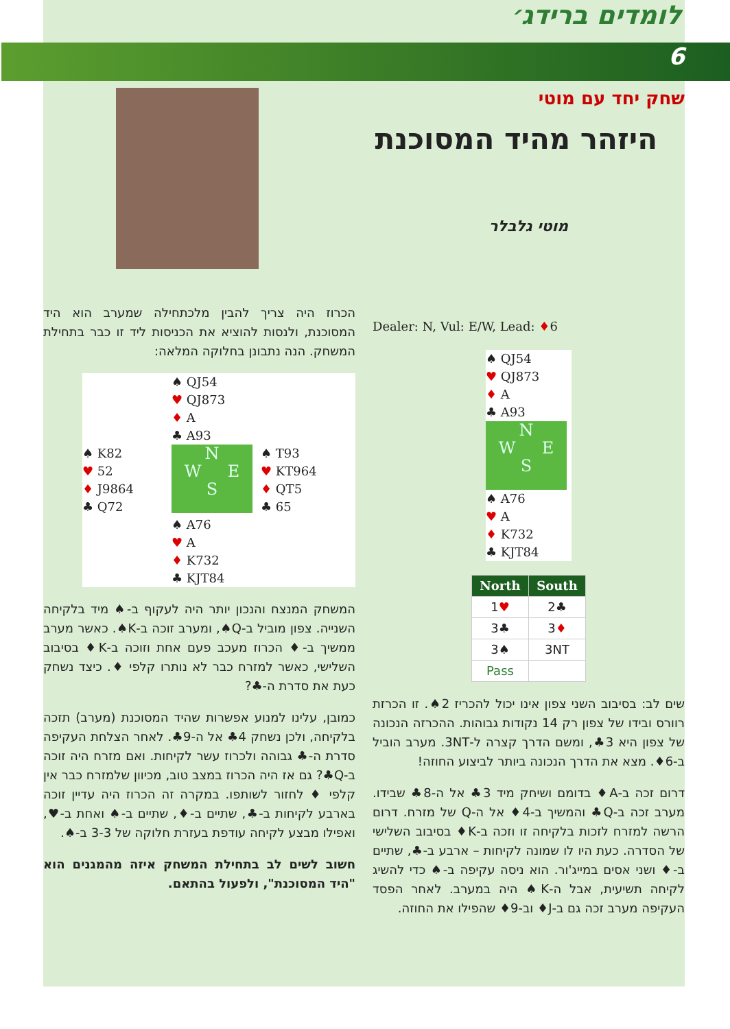לומדים ברידג׳
6
שחק יחד עם מוטי
היזהר מהיד המסוכנת
מוטי גלבלר
Dealer: N, Vul: E/W, Lead: ♦6
♠ QJ54
♥ QJ873
♦ A
♣ A93
N
W E
S
♠ A76
♥ A
♦ K732
♣ KJT84
| North | South |
| --- | --- |
| 1 ♥ | 2♣ |
| 3♣ | 3 ♦ |
| 3♠ | 3NT |
| Pass | |
שים לב: בסיבוב השני צפון אינו יכול להכריז 2♠. זו הכרזת רוורס ובידו של צפון רק 14 נקודות גבוהות. ההכרזה הנכונה של צפון היא 3♣, ומשם הדרך קצרה ל-3NT. מערב הוביל ב-6♦. מצא את הדרך הנכונה ביותר לביצוע החוזה!
דרום זכה ב-A♦ בדומם ושיחק מיד 3♣ אל ה-8♣ שבידו. מערב זכה ב-Q♣ והמשיך ב-4♦ אל ה-Q של מזרח. דרום הרשה למזרח לזכות בלקיחה זו וזכה ב-K♦ בסיבוב השלישי של הסדרה. כעת היו לו שמונה לקיחות – ארבע ב-♣, שתיים ב-♦ ושני אסים במייג'ור. הוא ניסה עקיפה ב-♠ כדי להשיג לקיחה תשיעית, אבל ה-K♠ היה במערב. לאחר הפסד העקיפה מערב זכה גם ב-J♦ וב-9♦ שהפילו את החוזה.
הכרוז היה צריך להבין מלכתחילה שמערב הוא היד המסוכנת, ולנסות להוציא את הכניסות ליד זו כבר בתחילת המשחק. הנה נתבונן בחלוקה המלאה:
♠ QJ54
♥ QJ873
♦ A
♣ A93
♠ K82
♥ 52
♦ J9864
♣ Q72
N
W E
S
♠ T93
♥ KT964
♦ QT5
♣ 65
♠ A76
♥ A
♦ K732
♣ KJT84
המשחק המנצח והנכון יותר היה לעקוף ב-♠ מיד בלקיחה השנייה. צפון מוביל ב-Q♠, ומערב זוכה ב-K♠. כאשר מערב ממשיך ב-♦ הכרוז מעכב פעם אחת וזוכה ב-K♦ בסיבוב השלישי, כאשר למזרח כבר לא נותרו קלפי ♦. כיצד נשחק כעת את סדרת ה-♣?
כמובן, עלינו למנוע אפשרות שהיד המסוכנת (מערב) תזכה בלקיחה, ולכן נשחק 4♣ אל ה-9♣. לאחר הצלחת העקיפה סדרת ה-♣ גבוהה ולכרוז עשר לקיחות. ואם מזרח היה זוכה ב-Q♣? גם אז היה הכרוז במצב טוב, מכיוון שלמזרח כבר אין קלפי ♦ לחזור לשותפו. במקרה זה הכרוז היה עדיין זוכה בארבע לקיחות ב-♣, שתיים ב-♦, שתיים ב-♠ ואחת ב-♥, ואפילו מבצע לקיחה עודפת בעזרת חלוקה של 3-3 ב-♠.
חשוב לשים לב בתחילת המשחק איזה מהמגנים הוא "היד המסוכנת", ולפעול בהתאם.